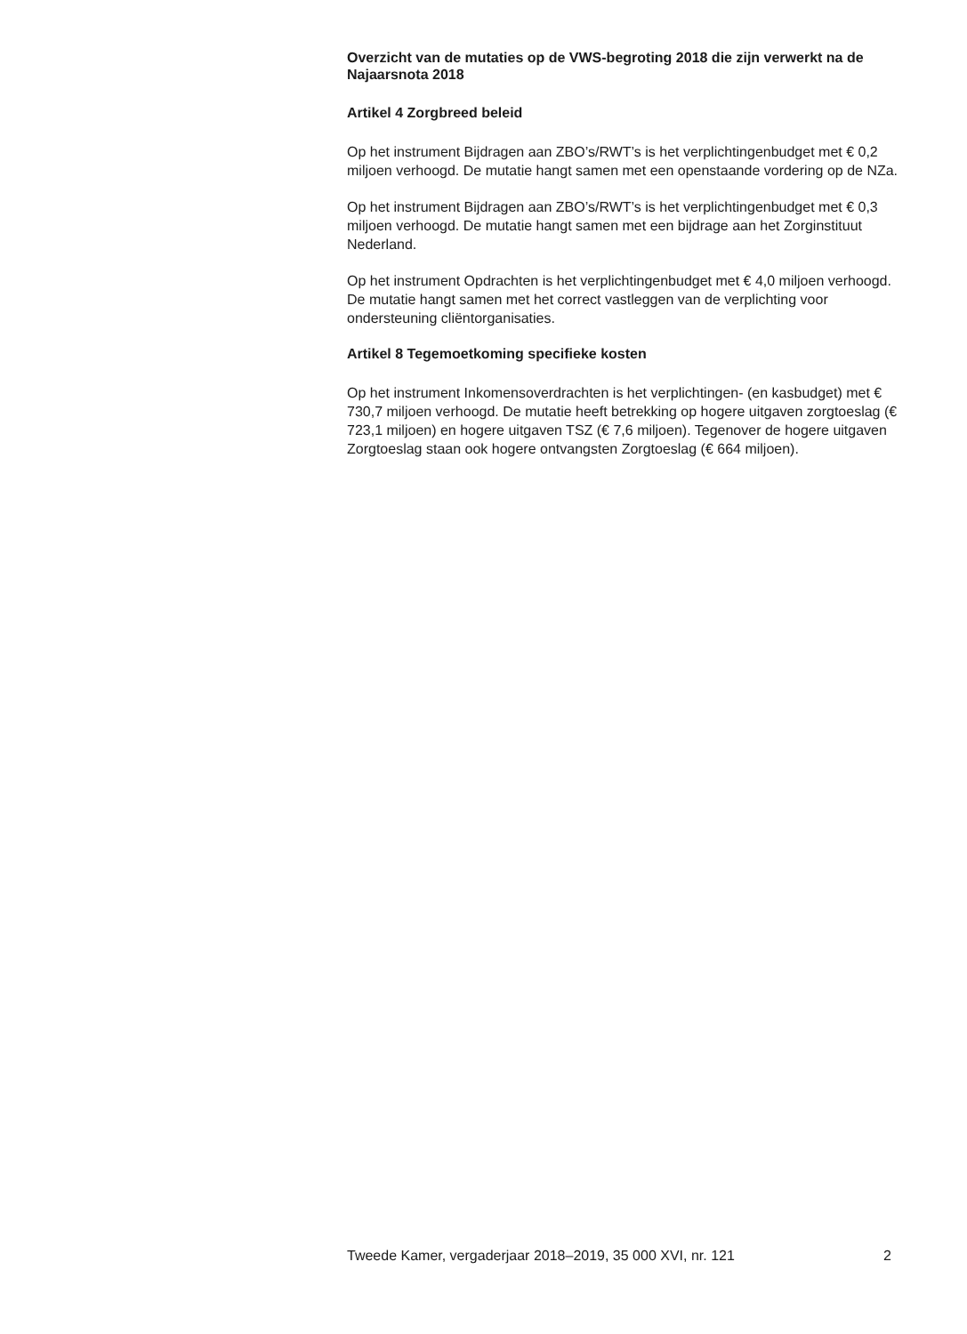Overzicht van de mutaties op de VWS-begroting 2018 die zijn verwerkt na de Najaarsnota 2018
Artikel 4 Zorgbreed beleid
Op het instrument Bijdragen aan ZBO’s/RWT’s is het verplichtingenbudget met € 0,2 miljoen verhoogd. De mutatie hangt samen met een openstaande vordering op de NZa.
Op het instrument Bijdragen aan ZBO’s/RWT’s is het verplichtingenbudget met € 0,3 miljoen verhoogd. De mutatie hangt samen met een bijdrage aan het Zorginstituut Nederland.
Op het instrument Opdrachten is het verplichtingenbudget met € 4,0 miljoen verhoogd. De mutatie hangt samen met het correct vastleggen van de verplichting voor ondersteuning cliëntorganisaties.
Artikel 8 Tegemoetkoming specifieke kosten
Op het instrument Inkomensoverdrachten is het verplichtingen- (en kasbudget) met € 730,7 miljoen verhoogd. De mutatie heeft betrekking op hogere uitgaven zorgtoeslag (€ 723,1 miljoen) en hogere uitgaven TSZ (€ 7,6 miljoen). Tegenover de hogere uitgaven Zorgtoeslag staan ook hogere ontvangsten Zorgtoeslag (€ 664 miljoen).
Tweede Kamer, vergaderjaar 2018–2019, 35 000 XVI, nr. 121 2